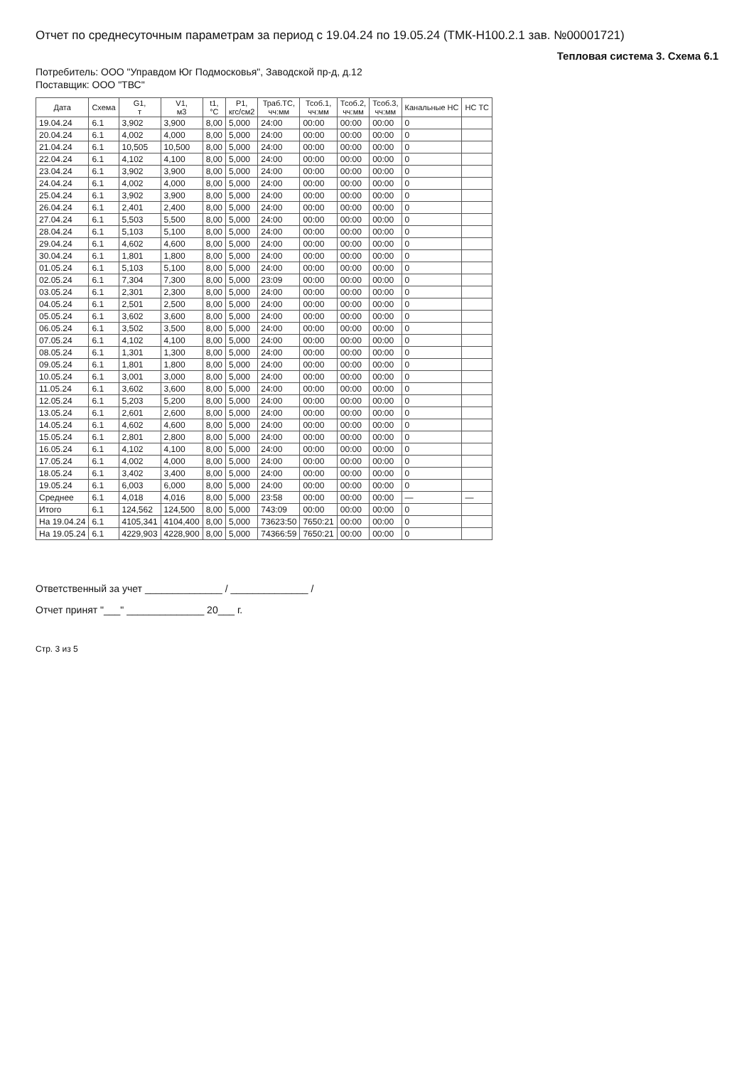Отчет по среднесуточным параметрам за период с 19.04.24 по 19.05.24 (ТМК-Н100.2.1 зав. №00001721)
Тепловая система 3. Схема 6.1
Потребитель: ООО "Управдом Юг Подмосковья", Заводской пр-д, д.12
Поставщик: ООО "ТВС"
| Дата | Схема | G1, т | V1, м3 | t1, °С | P1, кгс/см2 | Траб.ТС, чч:мм | Тсоб.1, чч:мм | Тсоб.2, чч:мм | Тсоб.3, чч:мм | Канальные НС | НС ТС |
| --- | --- | --- | --- | --- | --- | --- | --- | --- | --- | --- | --- |
| 19.04.24 | 6.1 | 3,902 | 3,900 | 8,00 | 5,000 | 24:00 | 00:00 | 00:00 | 00:00 | 0 | |
| 20.04.24 | 6.1 | 4,002 | 4,000 | 8,00 | 5,000 | 24:00 | 00:00 | 00:00 | 00:00 | 0 | |
| 21.04.24 | 6.1 | 10,505 | 10,500 | 8,00 | 5,000 | 24:00 | 00:00 | 00:00 | 00:00 | 0 | |
| 22.04.24 | 6.1 | 4,102 | 4,100 | 8,00 | 5,000 | 24:00 | 00:00 | 00:00 | 00:00 | 0 | |
| 23.04.24 | 6.1 | 3,902 | 3,900 | 8,00 | 5,000 | 24:00 | 00:00 | 00:00 | 00:00 | 0 | |
| 24.04.24 | 6.1 | 4,002 | 4,000 | 8,00 | 5,000 | 24:00 | 00:00 | 00:00 | 00:00 | 0 | |
| 25.04.24 | 6.1 | 3,902 | 3,900 | 8,00 | 5,000 | 24:00 | 00:00 | 00:00 | 00:00 | 0 | |
| 26.04.24 | 6.1 | 2,401 | 2,400 | 8,00 | 5,000 | 24:00 | 00:00 | 00:00 | 00:00 | 0 | |
| 27.04.24 | 6.1 | 5,503 | 5,500 | 8,00 | 5,000 | 24:00 | 00:00 | 00:00 | 00:00 | 0 | |
| 28.04.24 | 6.1 | 5,103 | 5,100 | 8,00 | 5,000 | 24:00 | 00:00 | 00:00 | 00:00 | 0 | |
| 29.04.24 | 6.1 | 4,602 | 4,600 | 8,00 | 5,000 | 24:00 | 00:00 | 00:00 | 00:00 | 0 | |
| 30.04.24 | 6.1 | 1,801 | 1,800 | 8,00 | 5,000 | 24:00 | 00:00 | 00:00 | 00:00 | 0 | |
| 01.05.24 | 6.1 | 5,103 | 5,100 | 8,00 | 5,000 | 24:00 | 00:00 | 00:00 | 00:00 | 0 | |
| 02.05.24 | 6.1 | 7,304 | 7,300 | 8,00 | 5,000 | 23:09 | 00:00 | 00:00 | 00:00 | 0 | |
| 03.05.24 | 6.1 | 2,301 | 2,300 | 8,00 | 5,000 | 24:00 | 00:00 | 00:00 | 00:00 | 0 | |
| 04.05.24 | 6.1 | 2,501 | 2,500 | 8,00 | 5,000 | 24:00 | 00:00 | 00:00 | 00:00 | 0 | |
| 05.05.24 | 6.1 | 3,602 | 3,600 | 8,00 | 5,000 | 24:00 | 00:00 | 00:00 | 00:00 | 0 | |
| 06.05.24 | 6.1 | 3,502 | 3,500 | 8,00 | 5,000 | 24:00 | 00:00 | 00:00 | 00:00 | 0 | |
| 07.05.24 | 6.1 | 4,102 | 4,100 | 8,00 | 5,000 | 24:00 | 00:00 | 00:00 | 00:00 | 0 | |
| 08.05.24 | 6.1 | 1,301 | 1,300 | 8,00 | 5,000 | 24:00 | 00:00 | 00:00 | 00:00 | 0 | |
| 09.05.24 | 6.1 | 1,801 | 1,800 | 8,00 | 5,000 | 24:00 | 00:00 | 00:00 | 00:00 | 0 | |
| 10.05.24 | 6.1 | 3,001 | 3,000 | 8,00 | 5,000 | 24:00 | 00:00 | 00:00 | 00:00 | 0 | |
| 11.05.24 | 6.1 | 3,602 | 3,600 | 8,00 | 5,000 | 24:00 | 00:00 | 00:00 | 00:00 | 0 | |
| 12.05.24 | 6.1 | 5,203 | 5,200 | 8,00 | 5,000 | 24:00 | 00:00 | 00:00 | 00:00 | 0 | |
| 13.05.24 | 6.1 | 2,601 | 2,600 | 8,00 | 5,000 | 24:00 | 00:00 | 00:00 | 00:00 | 0 | |
| 14.05.24 | 6.1 | 4,602 | 4,600 | 8,00 | 5,000 | 24:00 | 00:00 | 00:00 | 00:00 | 0 | |
| 15.05.24 | 6.1 | 2,801 | 2,800 | 8,00 | 5,000 | 24:00 | 00:00 | 00:00 | 00:00 | 0 | |
| 16.05.24 | 6.1 | 4,102 | 4,100 | 8,00 | 5,000 | 24:00 | 00:00 | 00:00 | 00:00 | 0 | |
| 17.05.24 | 6.1 | 4,002 | 4,000 | 8,00 | 5,000 | 24:00 | 00:00 | 00:00 | 00:00 | 0 | |
| 18.05.24 | 6.1 | 3,402 | 3,400 | 8,00 | 5,000 | 24:00 | 00:00 | 00:00 | 00:00 | 0 | |
| 19.05.24 | 6.1 | 6,003 | 6,000 | 8,00 | 5,000 | 24:00 | 00:00 | 00:00 | 00:00 | 0 | |
| Среднее | 6.1 | 4,018 | 4,016 | 8,00 | 5,000 | 23:58 | 00:00 | 00:00 | 00:00 | — | — |
| Итого | 6.1 | 124,562 | 124,500 | 8,00 | 5,000 | 743:09 | 00:00 | 00:00 | 00:00 | 0 | |
| На 19.04.24 | 6.1 | 4105,341 | 4104,400 | 8,00 | 5,000 | 73623:50 | 7650:21 | 00:00 | 00:00 | 0 | |
| На 19.05.24 | 6.1 | 4229,903 | 4228,900 | 8,00 | 5,000 | 74366:59 | 7650:21 | 00:00 | 00:00 | 0 | |
Ответственный за учет ______________ / ______________ /
Отчет принят "___" ______________ 20___ г.
Стр. 3 из 5